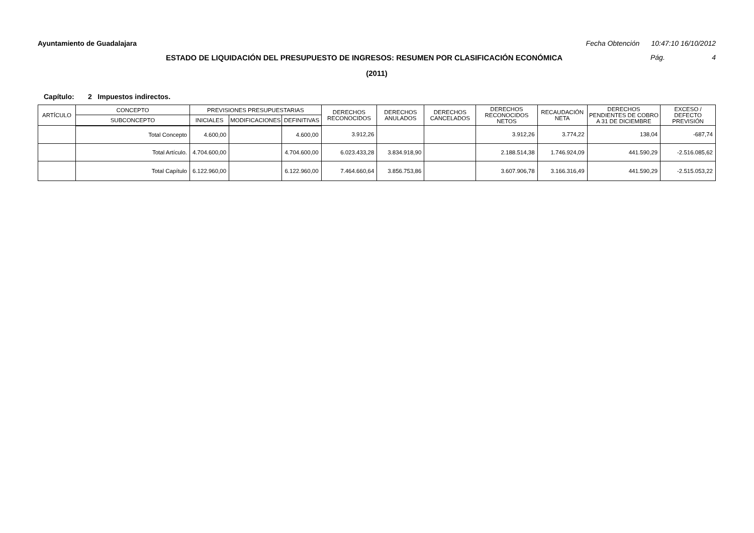Ayuntamiento de Guadalajara Fecha Obtención 10:47:10 16/10/2012
ESTADO DE LIQUIDACIÓN DEL PRESUPUESTO DE INGRESOS: RESUMEN POR CLASIFICACIÓN ECONÓMICA Pág. 4
(2011)
Capítulo: 2 Impuestos indirectos.
| ARTÍCULO | CONCEPTO | PREVISIONES PRESUPUESTARIAS | | | DERECHOS RECONOCIDOS | DERECHOS ANULADOS | DERECHOS CANCELADOS | DERECHOS RECONOCIDOS NETOS | RECAUDACIÓN NETA | DERECHOS PENDIENTES DE COBRO A 31 DE DICIEMBRE | EXCESO / DEFECTO PREVISIÓN |
| --- | --- | --- | --- | --- | --- | --- | --- | --- | --- | --- | --- |
| | SUBCONCEPTO | INICIALES | MODIFICACIONES | DEFINITIVAS | | | | | | | |
| | Total Concepto | 4.600,00 | | 4.600,00 | 3.912,26 | | | 3.912,26 | 3.774,22 | 138,04 | -687,74 |
| | Total Artículo. | 4.704.600,00 | | 4.704.600,00 | 6.023.433,28 | 3.834.918,90 | | 2.188.514,38 | 1.746.924,09 | 441.590,29 | -2.516.085,62 |
| | Total Capítulo | 6.122.960,00 | | 6.122.960,00 | 7.464.660,64 | 3.856.753,86 | | 3.607.906,78 | 3.166.316,49 | 441.590,29 | -2.515.053,22 |